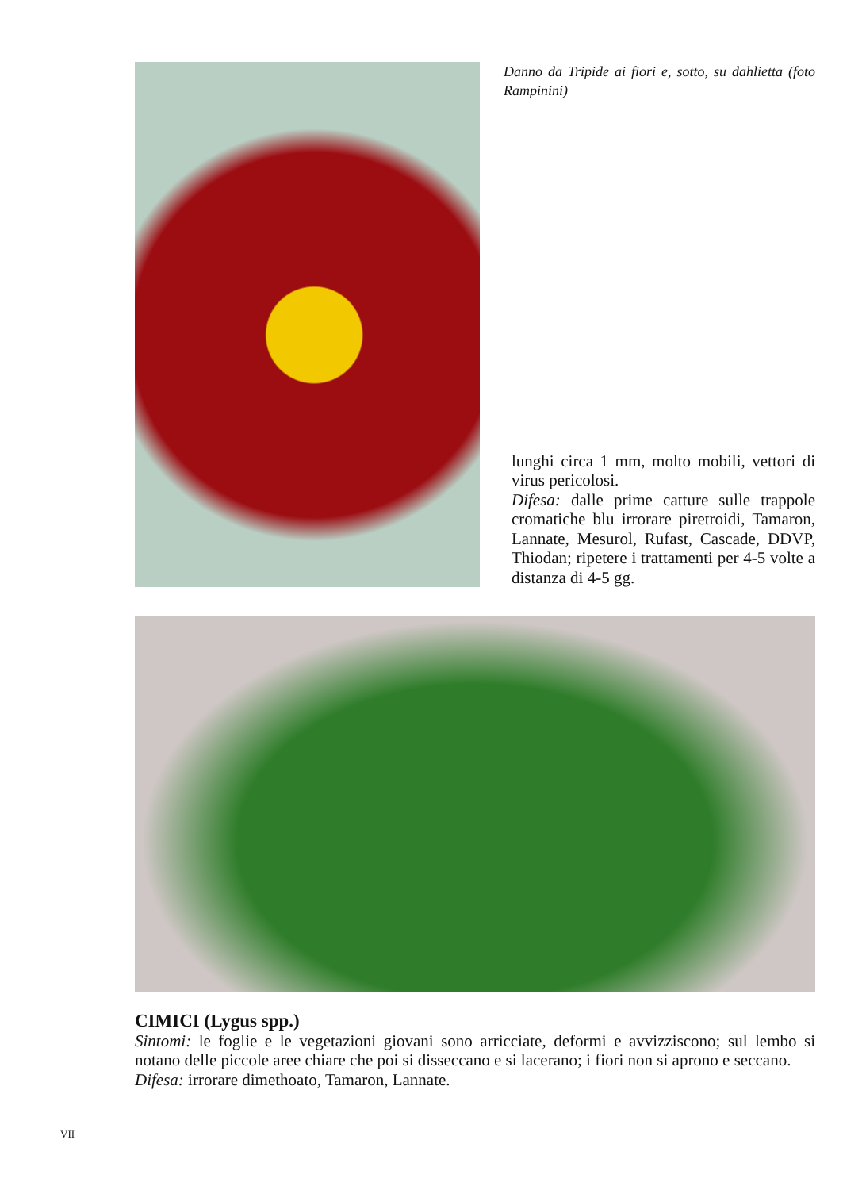Danno da Tripide ai fiori e, sotto, su dahlietta (foto Rampinini)
lunghi circa 1 mm, molto mobili, vettori di virus pericolosi.
Difesa: dalle prime catture sulle trappole cromatiche blu irrorare piretroidi, Tamaron, Lannate, Mesurol, Rufast, Cascade, DDVP, Thiodan; ripetere i trattamenti per 4-5 volte a distanza di 4-5 gg.
CIMICI (Lygus spp.)
Sintomi: le foglie e le vegetazioni giovani sono arricciate, deformi e avvizziscono; sul lembo si notano delle piccole aree chiare che poi si disseccano e si lacerano; i fiori non si aprono e seccano.
Difesa: irrorare dimethoato, Tamaron, Lannate.
VII